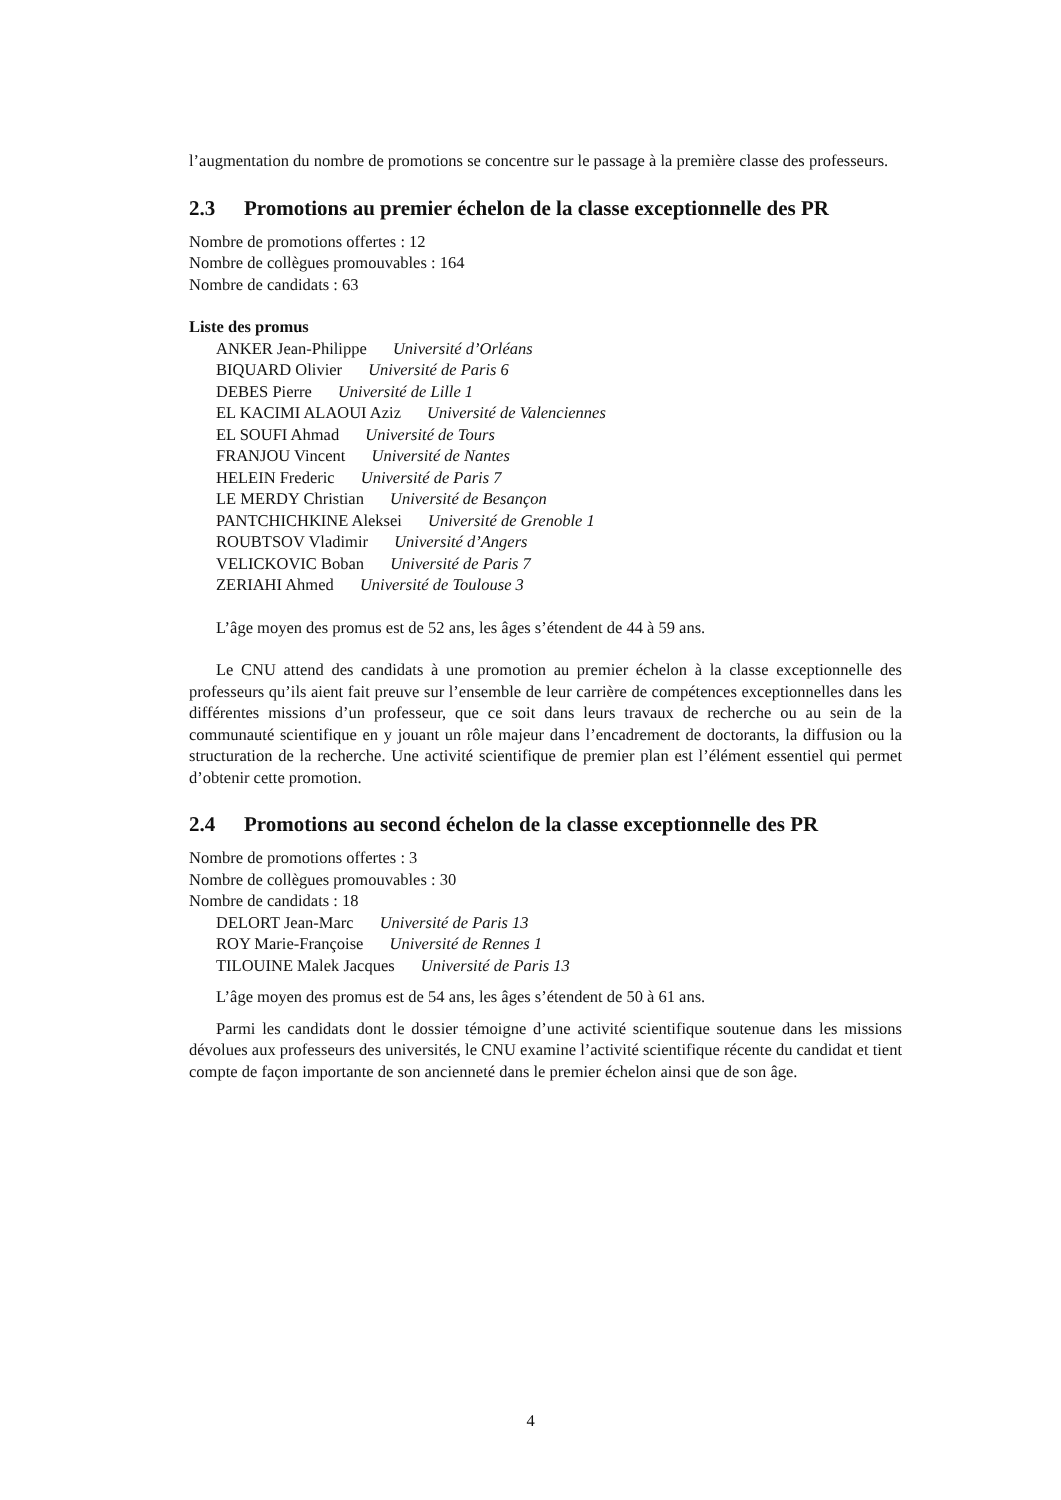l’augmentation du nombre de promotions se concentre sur le passage à la première classe des professeurs.
2.3 Promotions au premier échelon de la classe exceptionnelle des PR
Nombre de promotions offertes : 12
Nombre de collègues promouvables : 164
Nombre de candidats : 63
Liste des promus
ANKER Jean-Philippe Université d’Orléans
BIQUARD Olivier Université de Paris 6
DEBES Pierre Université de Lille 1
EL KACIMI ALAOUI Aziz Université de Valenciennes
EL SOUFI Ahmad Université de Tours
FRANJOU Vincent Université de Nantes
HELEIN Frederic Université de Paris 7
LE MERDY Christian Université de Besançon
PANTCHICHKINE Aleksei Université de Grenoble 1
ROUBTSOV Vladimir Université d’Angers
VELICKOVIC Boban Université de Paris 7
ZERIAHI Ahmed Université de Toulouse 3
L’âge moyen des promus est de 52 ans, les âges s’étendent de 44 à 59 ans.
Le CNU attend des candidats à une promotion au premier échelon à la classe exceptionnelle des professeurs qu’ils aient fait preuve sur l’ensemble de leur carrière de compétences exceptionnelles dans les différentes missions d’un professeur, que ce soit dans leurs travaux de recherche ou au sein de la communauté scientifique en y jouant un rôle majeur dans l’encadrement de doctorants, la diffusion ou la structuration de la recherche. Une activité scientifique de premier plan est l’élément essentiel qui permet d’obtenir cette promotion.
2.4 Promotions au second échelon de la classe exceptionnelle des PR
Nombre de promotions offertes : 3
Nombre de collègues promouvables : 30
Nombre de candidats : 18
DELORT Jean-Marc Université de Paris 13
ROY Marie-Françoise Université de Rennes 1
TILOUINE Malek Jacques Université de Paris 13
L’âge moyen des promus est de 54 ans, les âges s’étendent de 50 à 61 ans.
Parmi les candidats dont le dossier témoigne d’une activité scientifique soutenue dans les missions dévolues aux professeurs des universités, le CNU examine l’activité scientifique récente du candidat et tient compte de façon importante de son ancienneté dans le premier échelon ainsi que de son âge.
4